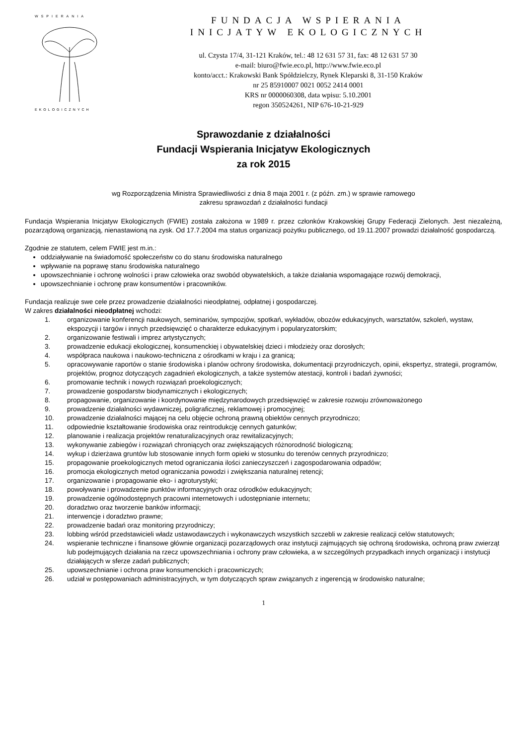WSPIERANIA
EKOLOGICZNYCH
FUNDACJA WSPIERANIA
INICJATYW EKOLOGICZNYCH
ul. Czysta 17/4, 31-121 Kraków, tel.: 48 12 631 57 31, fax: 48 12 631 57 30
e-mail: biuro@fwie.eco.pl, http://www.fwie.eco.pl
konto/acct.: Krakowski Bank Spółdzielczy, Rynek Kleparski 8, 31-150 Kraków
nr 25 85910007 0021 0052 2414 0001
KRS nr 0000060308, data wpisu: 5.10.2001
regon 350524261, NIP 676-10-21-929
Sprawozdanie z działalności
Fundacji Wspierania Inicjatyw Ekologicznych
za rok 2015
wg Rozporządzenia Ministra Sprawiedliwości z dnia 8 maja 2001 r. (z późn. zm.) w sprawie ramowego
zakresu sprawozdań z działalności fundacji
Fundacja Wspierania Inicjatyw Ekologicznych (FWIE) została założona w 1989 r. przez członków Krakowskiej Grupy Federacji Zielonych. Jest niezależną, pozarządową organizacją, nienastawioną na zysk. Od 17.7.2004 ma status organizacji pożytku publicznego, od 19.11.2007 prowadzi działalność gospodarczą.
Zgodnie ze statutem, celem FWIE jest m.in.:
oddziaływanie na świadomość społeczeństw co do stanu środowiska naturalnego
wpływanie na poprawę stanu środowiska naturalnego
upowszechnianie i ochronę wolności i praw człowieka oraz swobód obywatelskich, a także działania wspomagające rozwój demokracji,
upowszechnianie i ochronę praw konsumentów i pracowników.
Fundacja realizuje swe cele przez prowadzenie działalności nieodpłatnej, odpłatnej i gospodarczej.
W zakres działalności nieodpłatnej wchodzi:
1. organizowanie konferencji naukowych, seminariów, sympozjów, spotkań, wykładów, obozów edukacyjnych, warsztatów, szkoleń, wystaw, ekspozycji i targów i innych przedsięwzięć o charakterze edukacyjnym i popularyzatorskim;
2. organizowanie festiwali i imprez artystycznych;
3. prowadzenie edukacji ekologicznej, konsumenckiej i obywatelskiej dzieci i młodzieży oraz dorosłych;
4. współpraca naukowa i naukowo-techniczna z ośrodkami w kraju i za granicą;
5. opracowywanie raportów o stanie środowiska i planów ochrony środowiska, dokumentacji przyrodniczych, opinii, ekspertyz, strategii, programów, projektów, prognoz dotyczących zagadnień ekologicznych, a także systemów atestacji, kontroli i badań żywności;
6. promowanie technik i nowych rozwiązań proekologicznych;
7. prowadzenie gospodarstw biodynamicznych i ekologicznych;
8. propagowanie, organizowanie i koordynowanie międzynarodowych przedsięwzięć w zakresie rozwoju zrównoważonego
9. prowadzenie działalności wydawniczej, poligraficznej, reklamowej i promocyjnej;
10. prowadzenie działalności mającej na celu objęcie ochroną prawną obiektów cennych przyrodniczo;
11. odpowiednie kształtowanie środowiska oraz reintrodukcję cennych gatunków;
12. planowanie i realizacja projektów renaturalizacyjnych oraz rewitalizacyjnych;
13. wykonywanie zabiegów i rozwiązań chroniących oraz zwiększających różnorodność biologiczną;
14. wykup i dzierżawa gruntów lub stosowanie innych form opieki w stosunku do terenów cennych przyrodniczo;
15. propagowanie proekologicznych metod ograniczania ilości zanieczyszczeń i zagospodarowania odpadów;
16. promocja ekologicznych metod ograniczania powodzi i zwiększania naturalnej retencji;
17. organizowanie i propagowanie eko- i agroturystyki;
18. powoływanie i prowadzenie punktów informacyjnych oraz ośrodków edukacyjnych;
19. prowadzenie ogólnodostępnych pracowni internetowych i udostępnianie internetu;
20. doradztwo oraz tworzenie banków informacji;
21. interwencje i doradztwo prawne;
22. prowadzenie badań oraz monitoring przyrodniczy;
23. lobbing wśród przedstawicieli władz ustawodawczych i wykonawczych wszystkich szczebli w zakresie realizacji celów statutowych;
24. wspieranie techniczne i finansowe głównie organizacji pozarządowych oraz instytucji zajmujących się ochroną środowiska, ochroną praw zwierząt lub podejmujących działania na rzecz upowszechniania i ochrony praw człowieka, a w szczególnych przypadkach innych organizacji i instytucji działających w sferze zadań publicznych;
25. upowszechnianie i ochrona praw konsumenckich i pracowniczych;
26. udział w postępowaniach administracyjnych, w tym dotyczących spraw związanych z ingerencją w środowisko naturalne;
1